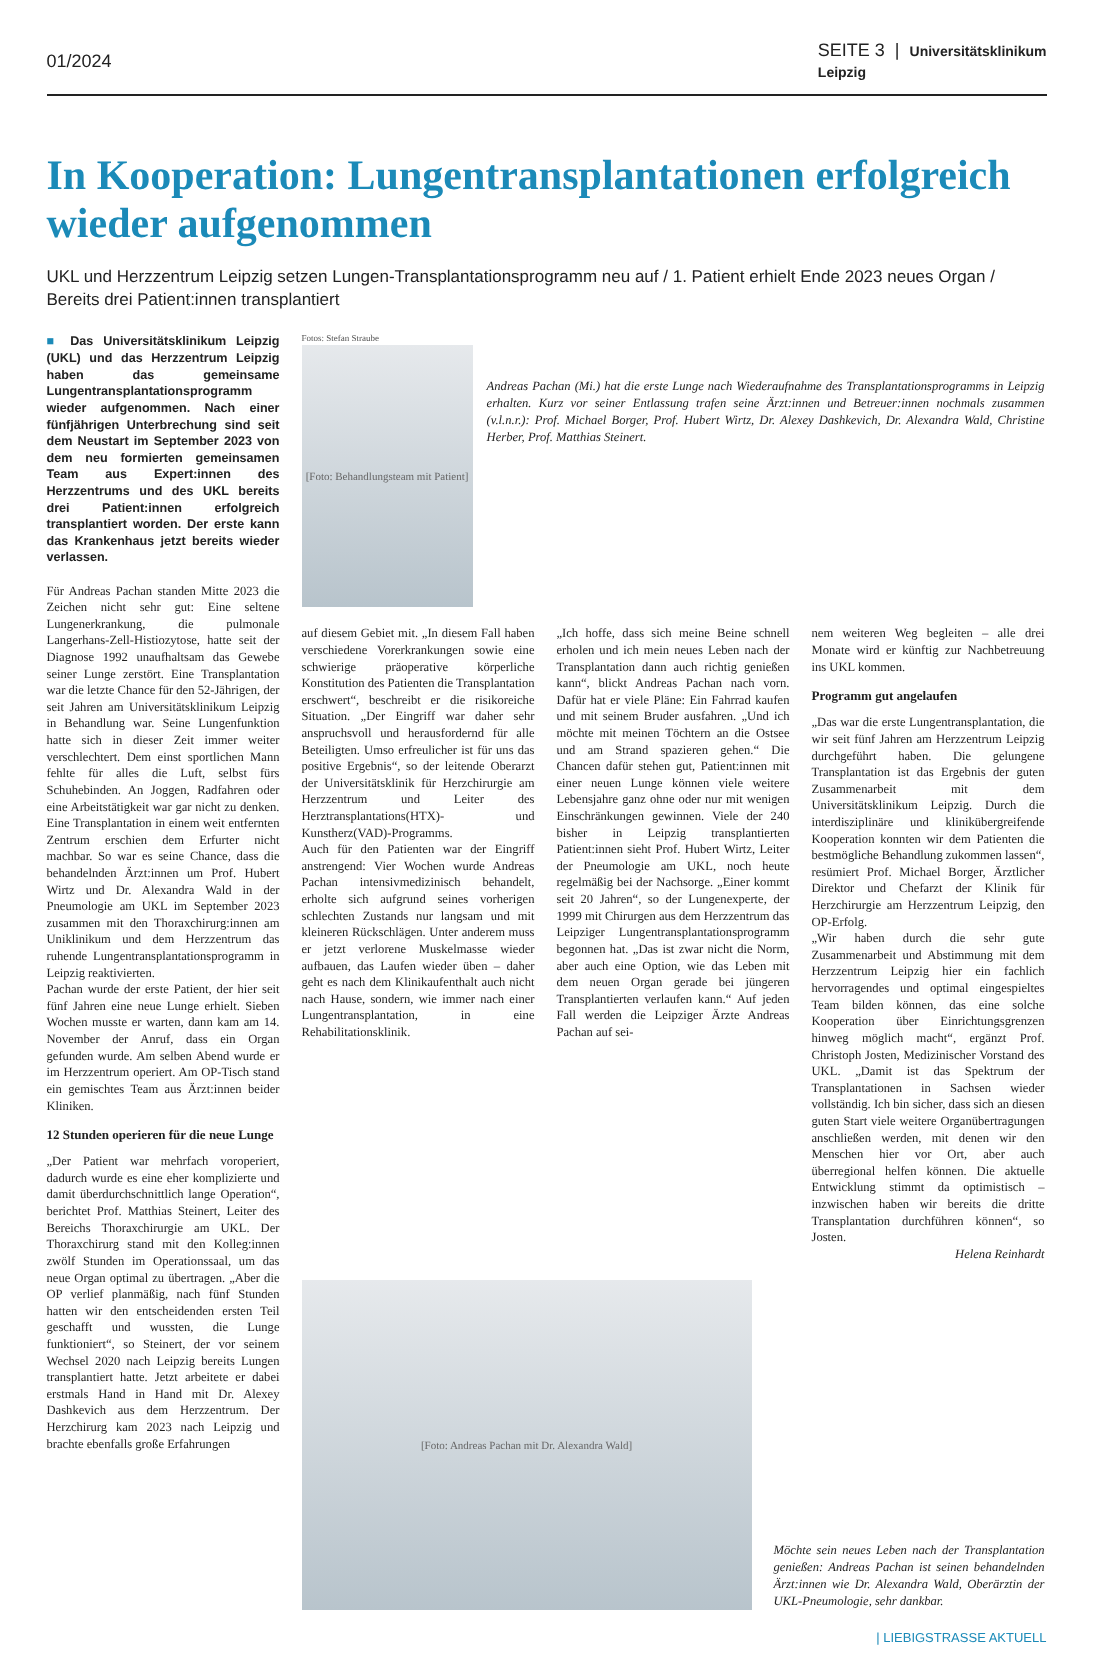01/2024 SEITE 3 | Universitätsklinikum
Leipzig
In Kooperation: Lungentransplantationen erfolgreich wieder aufgenommen
UKL und Herzzentrum Leipzig setzen Lungen-Transplantationsprogramm neu auf / 1. Patient erhielt Ende 2023 neues Organ / Bereits drei Patient:innen transplantiert
■ Das Universitätsklinikum Leipzig (UKL) und das Herzzentrum Leipzig haben das gemeinsame Lungentransplantationsprogramm wieder aufgenommen. Nach einer fünfjährigen Unterbrechung sind seit dem Neustart im September 2023 von dem neu formierten gemeinsamen Team aus Expert:innen des Herzzentrums und des UKL bereits drei Patient:innen erfolgreich transplantiert worden. Der erste kann das Krankenhaus jetzt bereits wieder verlassen.
Für Andreas Pachan standen Mitte 2023 die Zeichen nicht sehr gut: Eine seltene Lungenerkrankung, die pulmonale Langerhans-Zell-Histiozytose, hatte seit der Diagnose 1992 unaufhaltsam das Gewebe seiner Lunge zerstört. Eine Transplantation war die letzte Chance für den 52-Jährigen, der seit Jahren am Universitätsklinikum Leipzig in Behandlung war. Seine Lungenfunktion hatte sich in dieser Zeit immer weiter verschlechtert. Dem einst sportlichen Mann fehlte für alles die Luft, selbst fürs Schuhebinden. An Joggen, Radfahren oder eine Arbeitstätigkeit war gar nicht zu denken. Eine Transplantation in einem weit entfernten Zentrum erschien dem Erfurter nicht machbar. So war es seine Chance, dass die behandelnden Ärzt:innen um Prof. Hubert Wirtz und Dr. Alexandra Wald in der Pneumologie am UKL im September 2023 zusammen mit den Thoraxchirurg:innen am Uniklinikum und dem Herzzentrum das ruhende Lungentransplantationsprogramm in Leipzig reaktivierten.
Pachan wurde der erste Patient, der hier seit fünf Jahren eine neue Lunge erhielt. Sieben Wochen musste er warten, dann kam am 14. November der Anruf, dass ein Organ gefunden wurde. Am selben Abend wurde er im Herzzentrum operiert. Am OP-Tisch stand ein gemischtes Team aus Ärzt:innen beider Kliniken.
12 Stunden operieren für die neue Lunge
„Der Patient war mehrfach voroperiert, dadurch wurde es eine eher komplizierte und damit überdurchschnittlich lange Operation“, berichtet Prof. Matthias Steinert, Leiter des Bereichs Thoraxchirurgie am UKL. Der Thoraxchirurg stand mit den Kolleg:innen zwölf Stunden im Operationssaal, um das neue Organ optimal zu übertragen. „Aber die OP verlief planmäßig, nach fünf Stunden hatten wir den entscheidenden ersten Teil geschafft und wussten, die Lunge funktioniert“, so Steinert, der vor seinem Wechsel 2020 nach Leipzig bereits Lungen transplantiert hatte. Jetzt arbeitete er dabei erstmals Hand in Hand mit Dr. Alexey Dashkevich aus dem Herzzentrum. Der Herzchirurg kam 2023 nach Leipzig und brachte ebenfalls große Erfahrungen
Fotos: Stefan Straube
[Foto: Behandlungsteam mit Patient]
Andreas Pachan (Mi.) hat die erste Lunge nach Wiederaufnahme des Transplantationsprogramms in Leipzig erhalten. Kurz vor seiner Entlassung trafen seine Ärzt:innen und Betreuer:innen nochmals zusammen (v.l.n.r.): Prof. Michael Borger, Prof. Hubert Wirtz, Dr. Alexey Dashkevich, Dr. Alexandra Wald, Christine Herber, Prof. Matthias Steinert.
auf diesem Gebiet mit. „In diesem Fall haben verschiedene Vorerkrankungen sowie eine schwierige präoperative körperliche Konstitution des Patienten die Transplantation erschwert“, beschreibt er die risikoreiche Situation. „Der Eingriff war daher sehr anspruchsvoll und herausfordernd für alle Beteiligten. Umso erfreulicher ist für uns das positive Ergebnis“, so der leitende Oberarzt der Universitätsklinik für Herzchirurgie am Herzzentrum und Leiter des Herztransplantations(HTX)- und Kunstherz(VAD)-Programms.
Auch für den Patienten war der Eingriff anstrengend: Vier Wochen wurde Andreas Pachan intensivmedizinisch behandelt, erholte sich aufgrund seines vorherigen schlechten Zustands nur langsam und mit kleineren Rückschlägen. Unter anderem muss er jetzt verlorene Muskelmasse wieder aufbauen, das Laufen wieder üben – daher geht es nach dem Klinikaufenthalt auch nicht nach Hause, sondern, wie immer nach einer Lungentransplantation, in eine Rehabilitationsklinik.
„Ich hoffe, dass sich meine Beine schnell erholen und ich mein neues Leben nach der Transplantation dann auch richtig genießen kann“, blickt Andreas Pachan nach vorn. Dafür hat er viele Pläne: Ein Fahrrad kaufen und mit seinem Bruder ausfahren. „Und ich möchte mit meinen Töchtern an die Ostsee und am Strand spazieren gehen.“ Die Chancen dafür stehen gut, Patient:innen mit einer neuen Lunge können viele weitere Lebensjahre ganz ohne oder nur mit wenigen Einschränkungen gewinnen. Viele der 240 bisher in Leipzig transplantierten Patient:innen sieht Prof. Hubert Wirtz, Leiter der Pneumologie am UKL, noch heute regelmäßig bei der Nachsorge. „Einer kommt seit 20 Jahren“, so der Lungenexperte, der 1999 mit Chirurgen aus dem Herzzentrum das Leipziger Lungentransplantationsprogramm begonnen hat. „Das ist zwar nicht die Norm, aber auch eine Option, wie das Leben mit dem neuen Organ gerade bei jüngeren Transplantierten verlaufen kann.“ Auf jeden Fall werden die Leipziger Ärzte Andreas Pachan auf sei-
nem weiteren Weg begleiten – alle drei Monate wird er künftig zur Nachbetreuung ins UKL kommen.
Programm gut angelaufen
„Das war die erste Lungentransplantation, die wir seit fünf Jahren am Herzzentrum Leipzig durchgeführt haben. Die gelungene Transplantation ist das Ergebnis der guten Zusammenarbeit mit dem Universitätsklinikum Leipzig. Durch die interdisziplinäre und klinikübergreifende Kooperation konnten wir dem Patienten die bestmögliche Behandlung zukommen lassen“, resümiert Prof. Michael Borger, Ärztlicher Direktor und Chefarzt der Klinik für Herzchirurgie am Herzzentrum Leipzig, den OP-Erfolg.
„Wir haben durch die sehr gute Zusammenarbeit und Abstimmung mit dem Herzzentrum Leipzig hier ein fachlich hervorragendes und optimal eingespieltes Team bilden können, das eine solche Kooperation über Einrichtungsgrenzen hinweg möglich macht“, ergänzt Prof. Christoph Josten, Medizinischer Vorstand des UKL. „Damit ist das Spektrum der Transplantationen in Sachsen wieder vollständig. Ich bin sicher, dass sich an diesen guten Start viele weitere Organübertragungen anschließen werden, mit denen wir den Menschen hier vor Ort, aber auch überregional helfen können. Die aktuelle Entwicklung stimmt da optimistisch – inzwischen haben wir bereits die dritte Transplantation durchführen können“, so Josten.
Helena Reinhardt
[Foto: Andreas Pachan mit Dr. Alexandra Wald]
Möchte sein neues Leben nach der Transplantation genießen: Andreas Pachan ist seinen behandelnden Ärzt:innen wie Dr. Alexandra Wald, Oberärztin der UKL-Pneumologie, sehr dankbar.
| LIEBIGSTRASSE AKTUELL